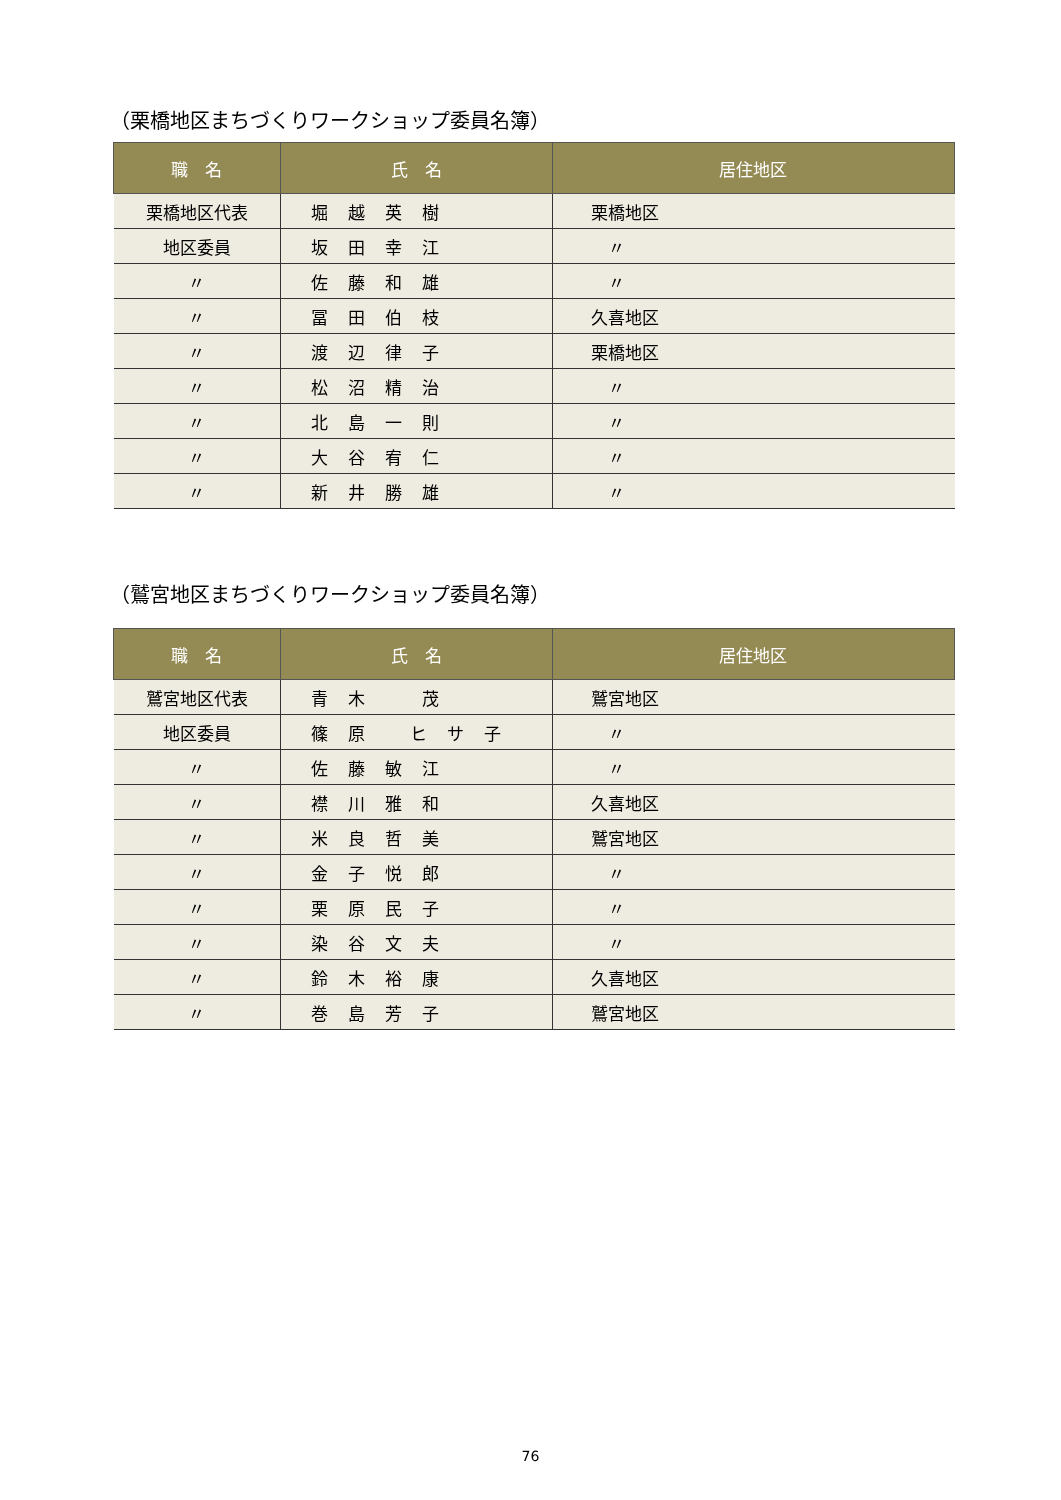（栗橋地区まちづくりワークショップ委員名簿）
| 職 名 | 氏 名 | 居住地区 |
| --- | --- | --- |
| 栗橋地区代表 | 堀越英樹 | 栗橋地区 |
| 地区委員 | 坂田幸江 | 〃 |
| 〃 | 佐藤和雄 | 〃 |
| 〃 | 冨田伯枝 | 久喜地区 |
| 〃 | 渡辺律子 | 栗橋地区 |
| 〃 | 松沼精治 | 〃 |
| 〃 | 北島一則 | 〃 |
| 〃 | 大谷宥仁 | 〃 |
| 〃 | 新井勝雄 | 〃 |
（鷲宮地区まちづくりワークショップ委員名簿）
| 職 名 | 氏 名 | 居住地区 |
| --- | --- | --- |
| 鷲宮地区代表 | 青木 茂 | 鷲宮地区 |
| 地区委員 | 篠原 ヒサ子 | 〃 |
| 〃 | 佐藤敏江 | 〃 |
| 〃 | 襟川雅和 | 久喜地区 |
| 〃 | 米良哲美 | 鷲宮地区 |
| 〃 | 金子悦郎 | 〃 |
| 〃 | 栗原民子 | 〃 |
| 〃 | 染谷文夫 | 〃 |
| 〃 | 鈴木裕康 | 久喜地区 |
| 〃 | 巻島芳子 | 鷲宮地区 |
76